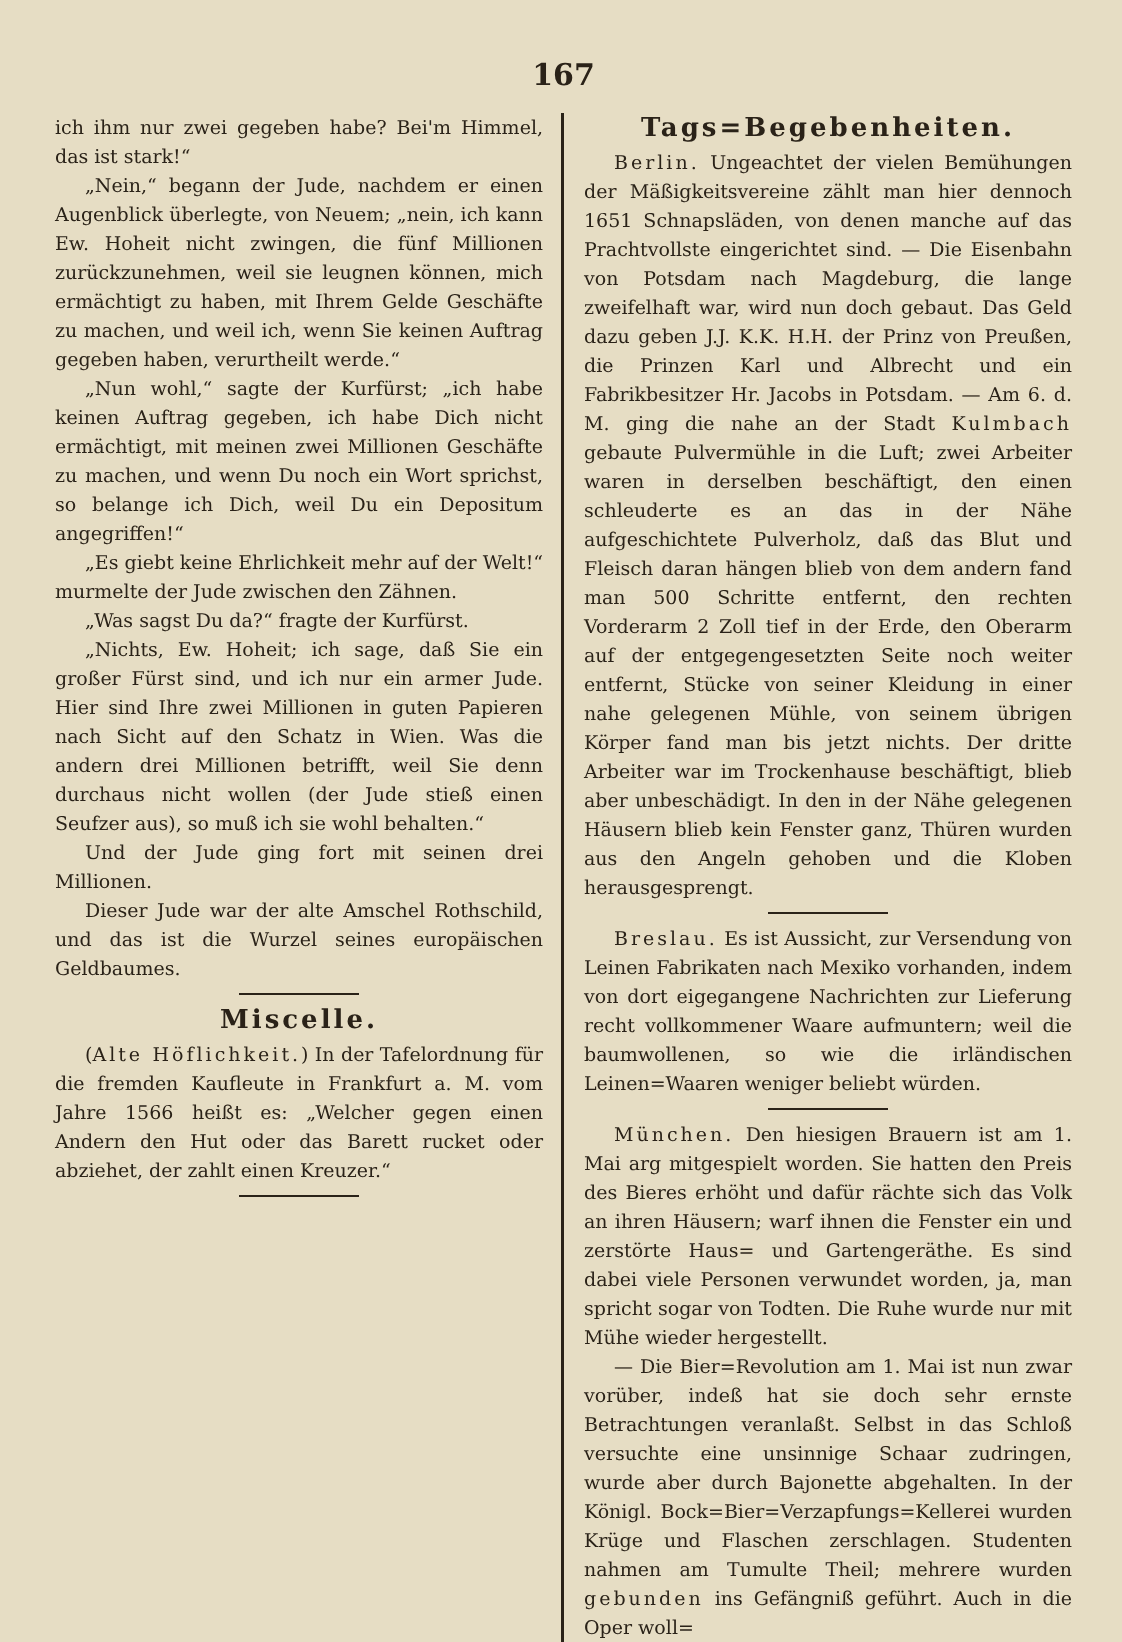167
ich ihm nur zwei gegeben habe? Bei'm Himmel, das ist stark!“
„Nein,“ begann der Jude, nachdem er einen Augenblick überlegte, von Neuem; „nein, ich kann Ew. Hoheit nicht zwingen, die fünf Millionen zurückzunehmen, weil sie leugnen können, mich ermächtigt zu haben, mit Ihrem Gelde Geschäfte zu machen, und weil ich, wenn Sie keinen Auftrag gegeben haben, verurtheilt werde.“
„Nun wohl,“ sagte der Kurfürst; „ich habe keinen Auftrag gegeben, ich habe Dich nicht ermächtigt, mit meinen zwei Millionen Geschäfte zu machen, und wenn Du noch ein Wort sprichst, so belange ich Dich, weil Du ein Depositum angegriffen!“
„Es giebt keine Ehrlichkeit mehr auf der Welt!“ murmelte der Jude zwischen den Zähnen.
„Was sagst Du da?“ fragte der Kurfürst.
„Nichts, Ew. Hoheit; ich sage, daß Sie ein großer Fürst sind, und ich nur ein armer Jude. Hier sind Ihre zwei Millionen in guten Papieren nach Sicht auf den Schatz in Wien. Was die andern drei Millionen betrifft, weil Sie denn durchaus nicht wollen (der Jude stieß einen Seufzer aus), so muß ich sie wohl behalten.“
Und der Jude ging fort mit seinen drei Millionen.
Dieser Jude war der alte Amschel Rothschild, und das ist die Wurzel seines europäischen Geldbaumes.
Miscelle.
(Alte Höflichkeit.) In der Tafelordnung für die fremden Kaufleute in Frankfurt a. M. vom Jahre 1566 heißt es: „Welcher gegen einen Andern den Hut oder das Barett rucket oder abziehet, der zahlt einen Kreuzer.“
Tags=Begebenheiten.
Berlin. Ungeachtet der vielen Bemühungen der Mäßigkeitsvereine zählt man hier dennoch 1651 Schnapsläden, von denen manche auf das Prachtvollste eingerichtet sind. — Die Eisenbahn von Potsdam nach Magdeburg, die lange zweifelhaft war, wird nun doch gebaut. Das Geld dazu geben J.J. K.K. H.H. der Prinz von Preußen, die Prinzen Karl und Albrecht und ein Fabrikbesitzer Hr. Jacobs in Potsdam. — Am 6. d. M. ging die nahe an der Stadt Kulmbach gebaute Pulvermühle in die Luft; zwei Arbeiter waren in derselben beschäftigt, den einen schleuderte es an das in der Nähe aufgeschichtete Pulverholz, daß das Blut und Fleisch daran hängen blieb von dem andern fand man 500 Schritte entfernt, den rechten Vorderarm 2 Zoll tief in der Erde, den Oberarm auf der entgegengesetzten Seite noch weiter entfernt, Stücke von seiner Kleidung in einer nahe gelegenen Mühle, von seinem übrigen Körper fand man bis jetzt nichts. Der dritte Arbeiter war im Trockenhause beschäftigt, blieb aber unbeschädigt. In den in der Nähe gelegenen Häusern blieb kein Fenster ganz, Thüren wurden aus den Angeln gehoben und die Kloben herausgesprengt.
Breslau. Es ist Aussicht, zur Versendung von Leinen Fabrikaten nach Mexiko vorhanden, indem von dort eigegangene Nachrichten zur Lieferung recht vollkommener Waare aufmuntern; weil die baumwollenen, so wie die irländischen Leinen=Waaren weniger beliebt würden.
München. Den hiesigen Brauern ist am 1. Mai arg mitgespielt worden. Sie hatten den Preis des Bieres erhöht und dafür rächte sich das Volk an ihren Häusern; warf ihnen die Fenster ein und zerstörte Haus= und Gartengeräthe. Es sind dabei viele Personen verwundet worden, ja, man spricht sogar von Todten. Die Ruhe wurde nur mit Mühe wieder hergestellt.
— Die Bier=Revolution am 1. Mai ist nun zwar vorüber, indeß hat sie doch sehr ernste Betrachtungen veranlaßt. Selbst in das Schloß versuchte eine unsinnige Schaar zudringen, wurde aber durch Bajonette abgehalten. In der Königl. Bock=Bier=Verzapfungs=Kellerei wurden Krüge und Flaschen zerschlagen. Studenten nahmen am Tumulte Theil; mehrere wurden gebunden ins Gefängniß geführt. Auch in die Oper woll=